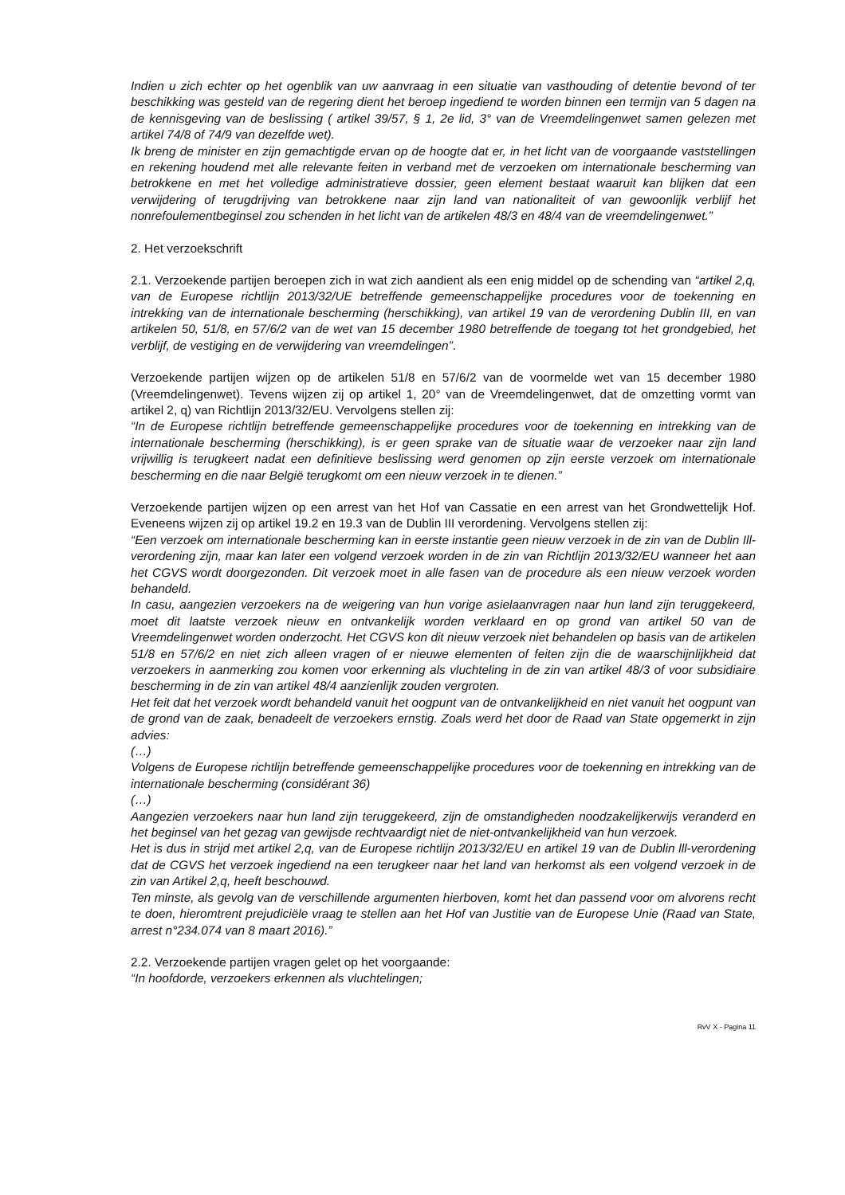Indien u zich echter op het ogenblik van uw aanvraag in een situatie van vasthouding of detentie bevond of ter beschikking was gesteld van de regering dient het beroep ingediend te worden binnen een termijn van 5 dagen na de kennisgeving van de beslissing ( artikel 39/57, § 1, 2e lid, 3° van de Vreemdelingenwet samen gelezen met artikel 74/8 of 74/9 van dezelfde wet).
Ik breng de minister en zijn gemachtigde ervan op de hoogte dat er, in het licht van de voorgaande vaststellingen en rekening houdend met alle relevante feiten in verband met de verzoeken om internationale bescherming van betrokkene en met het volledige administratieve dossier, geen element bestaat waaruit kan blijken dat een verwijdering of terugdrijving van betrokkene naar zijn land van nationaliteit of van gewoonlijk verblijf het nonrefoulementbeginsel zou schenden in het licht van de artikelen 48/3 en 48/4 van de vreemdelingenwet.”
2. Het verzoekschrift
2.1. Verzoekende partijen beroepen zich in wat zich aandient als een enig middel op de schending van “artikel 2,q, van de Europese richtlijn 2013/32/UE betreffende gemeenschappelijke procedures voor de toekenning en intrekking van de internationale bescherming (herschikking), van artikel 19 van de verordening Dublin III, en van artikelen 50, 51/8, en 57/6/2 van de wet van 15 december 1980 betreffende de toegang tot het grondgebied, het verblijf, de vestiging en de verwijdering van vreemdelingen”.
Verzoekende partijen wijzen op de artikelen 51/8 en 57/6/2 van de voormelde wet van 15 december 1980 (Vreemdelingenwet). Tevens wijzen zij op artikel 1, 20° van de Vreemdelingenwet, dat de omzetting vormt van artikel 2, q) van Richtlijn 2013/32/EU. Vervolgens stellen zij:
“In de Europese richtlijn betreffende gemeenschappelijke procedures voor de toekenning en intrekking van de internationale bescherming (herschikking), is er geen sprake van de situatie waar de verzoeker naar zijn land vrijwillig is terugkeert nadat een definitieve beslissing werd genomen op zijn eerste verzoek om internationale bescherming en die naar België terugkomt om een nieuw verzoek in te dienen.”
Verzoekende partijen wijzen op een arrest van het Hof van Cassatie en een arrest van het Grondwettelijk Hof. Eveneens wijzen zij op artikel 19.2 en 19.3 van de Dublin III verordening. Vervolgens stellen zij:
“Een verzoek om internationale bescherming kan in eerste instantie geen nieuw verzoek in de zin van de Dublin Ill-verordening zijn, maar kan later een volgend verzoek worden in de zin van Richtlijn 2013/32/EU wanneer het aan het CGVS wordt doorgezonden. Dit verzoek moet in alle fasen van de procedure als een nieuw verzoek worden behandeld.
In casu, aangezien verzoekers na de weigering van hun vorige asielaanvragen naar hun land zijn teruggekeerd, moet dit laatste verzoek nieuw en ontvankelijk worden verklaard en op grond van artikel 50 van de Vreemdelingenwet worden onderzocht. Het CGVS kon dit nieuw verzoek niet behandelen op basis van de artikelen 51/8 en 57/6/2 en niet zich alleen vragen of er nieuwe elementen of feiten zijn die de waarschijnlijkheid dat verzoekers in aanmerking zou komen voor erkenning als vluchteling in de zin van artikel 48/3 of voor subsidiaire bescherming in de zin van artikel 48/4 aanzienlijk zouden vergroten.
Het feit dat het verzoek wordt behandeld vanuit het oogpunt van de ontvankelijkheid en niet vanuit het oogpunt van de grond van de zaak, benadeelt de verzoekers ernstig. Zoals werd het door de Raad van State opgemerkt in zijn advies:
(…)
Volgens de Europese richtlijn betreffende gemeenschappelijke procedures voor de toekenning en intrekking van de internationale bescherming (considérant 36)
(…)
Aangezien verzoekers naar hun land zijn teruggekeerd, zijn de omstandigheden noodzakelijkerwijs veranderd en het beginsel van het gezag van gewijsde rechtvaardigt niet de niet-ontvankelijkheid van hun verzoek.
Het is dus in strijd met artikel 2,q, van de Europese richtlijn 2013/32/EU en artikel 19 van de Dublin lll-verordening dat de CGVS het verzoek ingediend na een terugkeer naar het land van herkomst als een volgend verzoek in de zin van Artikel 2,q, heeft beschouwd.
Ten minste, als gevolg van de verschillende argumenten hierboven, komt het dan passend voor om alvorens recht te doen, hieromtrent prejudiciële vraag te stellen aan het Hof van Justitie van de Europese Unie (Raad van State, arrest n°234.074 van 8 maart 2016).”
2.2. Verzoekende partijen vragen gelet op het voorgaande:
“In hoofdorde, verzoekers erkennen als vluchtelingen;
RvV X - Pagina 11